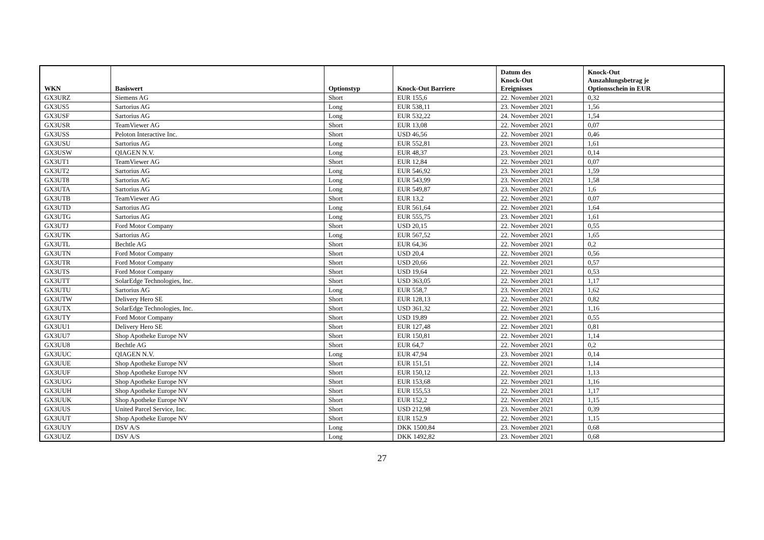| WKN | Basiswert | Optionstyp | Knock-Out Barriere | Datum des Knock-Out Ereignisses | Knock-Out Auszahlungsbetrag je Optionsschein in EUR |
| --- | --- | --- | --- | --- | --- |
| GX3URZ | Siemens AG | Short | EUR 155,6 | 22. November 2021 | 0,32 |
| GX3US5 | Sartorius AG | Long | EUR 538,11 | 23. November 2021 | 1,56 |
| GX3USF | Sartorius AG | Long | EUR 532,22 | 24. November 2021 | 1,54 |
| GX3USR | TeamViewer AG | Short | EUR 13,08 | 22. November 2021 | 0,07 |
| GX3USS | Peloton Interactive Inc. | Short | USD 46,56 | 22. November 2021 | 0,46 |
| GX3USU | Sartorius AG | Long | EUR 552,81 | 23. November 2021 | 1,61 |
| GX3USW | QIAGEN N.V. | Long | EUR 48,37 | 23. November 2021 | 0,14 |
| GX3UT1 | TeamViewer AG | Short | EUR 12,84 | 22. November 2021 | 0,07 |
| GX3UT2 | Sartorius AG | Long | EUR 546,92 | 23. November 2021 | 1,59 |
| GX3UT8 | Sartorius AG | Long | EUR 543,99 | 23. November 2021 | 1,58 |
| GX3UTA | Sartorius AG | Long | EUR 549,87 | 23. November 2021 | 1,6 |
| GX3UTB | TeamViewer AG | Short | EUR 13,2 | 22. November 2021 | 0,07 |
| GX3UTD | Sartorius AG | Long | EUR 561,64 | 22. November 2021 | 1,64 |
| GX3UTG | Sartorius AG | Long | EUR 555,75 | 23. November 2021 | 1,61 |
| GX3UTJ | Ford Motor Company | Short | USD 20,15 | 22. November 2021 | 0,55 |
| GX3UTK | Sartorius AG | Long | EUR 567,52 | 22. November 2021 | 1,65 |
| GX3UTL | Bechtle AG | Short | EUR 64,36 | 22. November 2021 | 0,2 |
| GX3UTN | Ford Motor Company | Short | USD 20,4 | 22. November 2021 | 0,56 |
| GX3UTR | Ford Motor Company | Short | USD 20,66 | 22. November 2021 | 0,57 |
| GX3UTS | Ford Motor Company | Short | USD 19,64 | 22. November 2021 | 0,53 |
| GX3UTT | SolarEdge Technologies, Inc. | Short | USD 363,05 | 22. November 2021 | 1,17 |
| GX3UTU | Sartorius AG | Long | EUR 558,7 | 23. November 2021 | 1,62 |
| GX3UTW | Delivery Hero SE | Short | EUR 128,13 | 22. November 2021 | 0,82 |
| GX3UTX | SolarEdge Technologies, Inc. | Short | USD 361,32 | 22. November 2021 | 1,16 |
| GX3UTY | Ford Motor Company | Short | USD 19,89 | 22. November 2021 | 0,55 |
| GX3UU1 | Delivery Hero SE | Short | EUR 127,48 | 22. November 2021 | 0,81 |
| GX3UU7 | Shop Apotheke Europe NV | Short | EUR 150,81 | 22. November 2021 | 1,14 |
| GX3UU8 | Bechtle AG | Short | EUR 64,7 | 22. November 2021 | 0,2 |
| GX3UUC | QIAGEN N.V. | Long | EUR 47,94 | 23. November 2021 | 0,14 |
| GX3UUE | Shop Apotheke Europe NV | Short | EUR 151,51 | 22. November 2021 | 1,14 |
| GX3UUF | Shop Apotheke Europe NV | Short | EUR 150,12 | 22. November 2021 | 1,13 |
| GX3UUG | Shop Apotheke Europe NV | Short | EUR 153,68 | 22. November 2021 | 1,16 |
| GX3UUH | Shop Apotheke Europe NV | Short | EUR 155,53 | 22. November 2021 | 1,17 |
| GX3UUK | Shop Apotheke Europe NV | Short | EUR 152,2 | 22. November 2021 | 1,15 |
| GX3UUS | United Parcel Service, Inc. | Short | USD 212,98 | 23. November 2021 | 0,39 |
| GX3UUT | Shop Apotheke Europe NV | Short | EUR 152,9 | 22. November 2021 | 1,15 |
| GX3UUY | DSV A/S | Long | DKK 1500,84 | 23. November 2021 | 0,68 |
| GX3UUZ | DSV A/S | Long | DKK 1492,82 | 23. November 2021 | 0,68 |
27